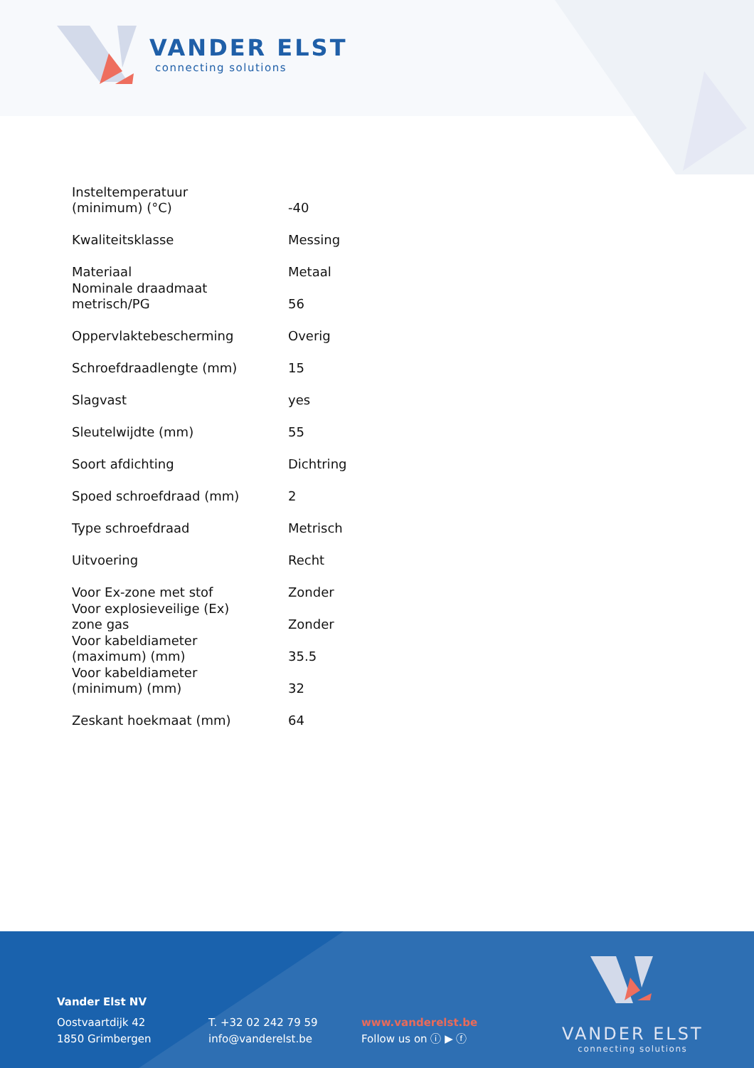VANDER ELST
connecting solutions
| Insteltemperatuur (minimum) (°C) | -40 |
| Kwaliteitsklasse | Messing |
| Materiaal | Metaal |
| Nominale draadmaat metrisch/PG | 56 |
| Oppervlaktebescherming | Overig |
| Schroefdraadlengte (mm) | 15 |
| Slagvast | yes |
| Sleutelwijdte (mm) | 55 |
| Soort afdichting | Dichtring |
| Spoed schroefdraad (mm) | 2 |
| Type schroefdraad | Metrisch |
| Uitvoering | Recht |
| Voor Ex-zone met stof | Zonder |
| Voor explosieveilige (Ex) zone gas | Zonder |
| Voor kabeldiameter (maximum) (mm) | 35.5 |
| Voor kabeldiameter (minimum) (mm) | 32 |
| Zeskant hoekmaat (mm) | 64 |
Vander Elst NV
Oostvaartdijk 42
1850 Grimbergen
T. +32 02 242 79 59
info@vanderelst.be
www.vanderelst.be
Follow us on ⓘ ▶ ⓕ
VANDER ELST
connecting solutions